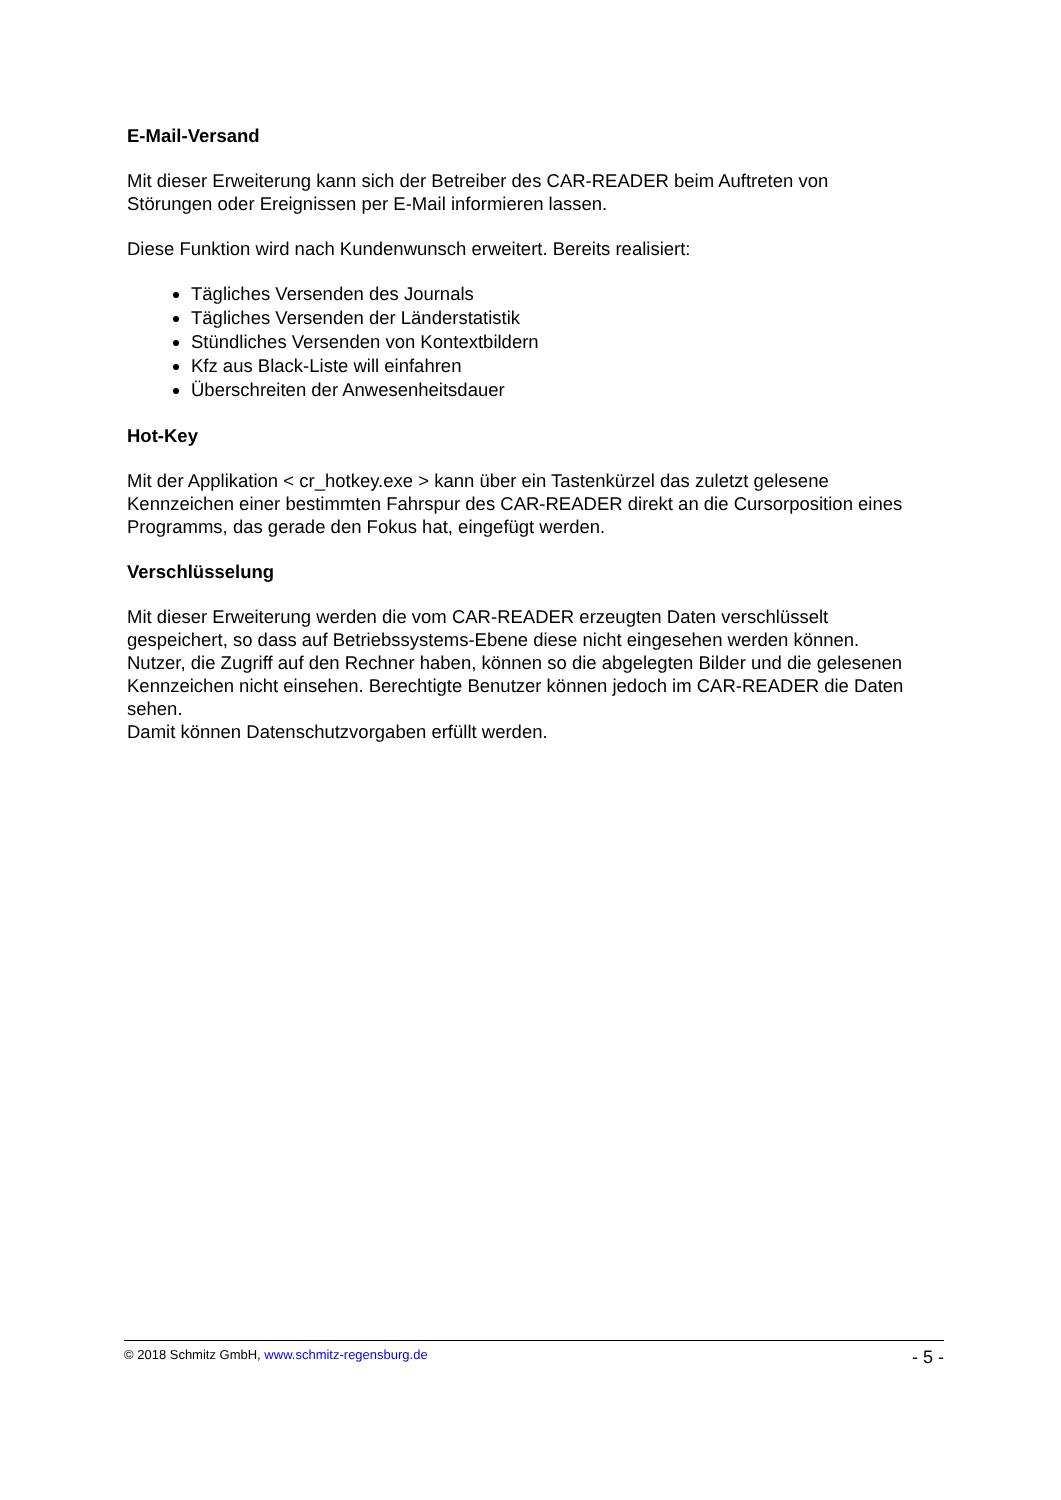E-Mail-Versand
Mit dieser Erweiterung kann sich der Betreiber des CAR-READER beim Auftreten von Störungen oder Ereignissen per E-Mail informieren lassen.
Diese Funktion wird nach Kundenwunsch erweitert. Bereits realisiert:
Tägliches Versenden des Journals
Tägliches Versenden der Länderstatistik
Stündliches Versenden von Kontextbildern
Kfz aus Black-Liste will einfahren
Überschreiten der Anwesenheitsdauer
Hot-Key
Mit der Applikation < cr_hotkey.exe > kann über ein Tastenkürzel das zuletzt gelesene Kennzeichen einer bestimmten Fahrspur des CAR-READER direkt an die Cursorposition eines Programms, das gerade den Fokus hat, eingefügt werden.
Verschlüsselung
Mit dieser Erweiterung werden die vom CAR-READER erzeugten Daten verschlüsselt gespeichert, so dass auf Betriebssystems-Ebene diese nicht eingesehen werden können. Nutzer, die Zugriff auf den Rechner haben, können so die abgelegten Bilder und die gelesenen Kennzeichen nicht einsehen. Berechtigte Benutzer können jedoch im CAR-READER die Daten sehen.
Damit können Datenschutzvorgaben erfüllt werden.
© 2018 Schmitz GmbH, www.schmitz-regensburg.de - 5 -